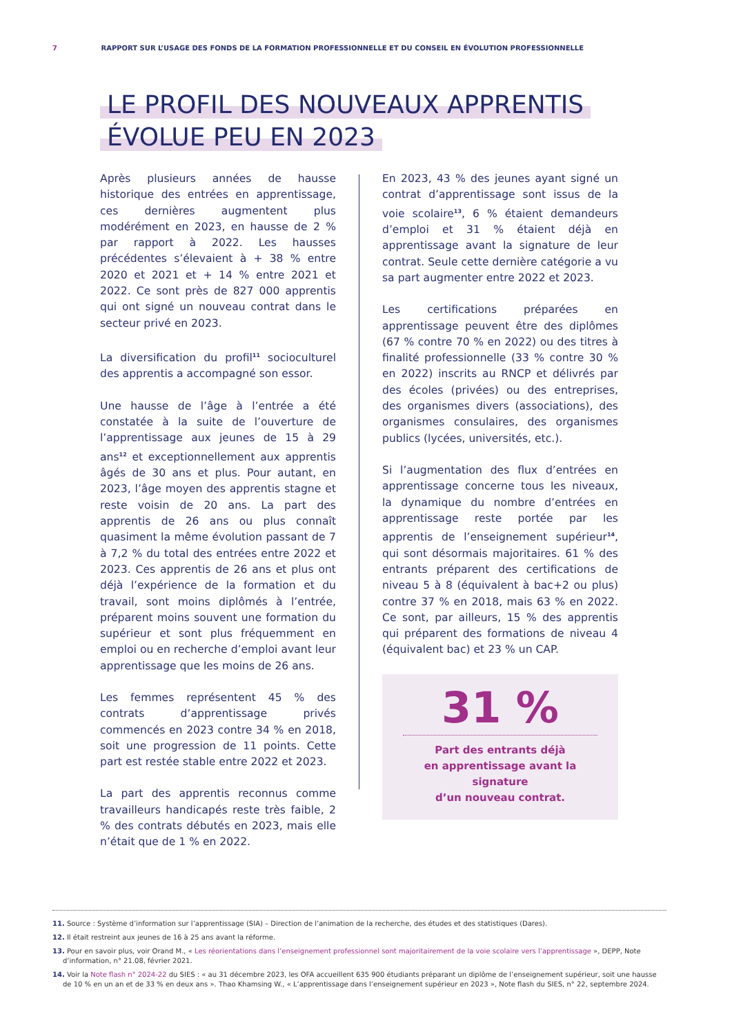7 RAPPORT SUR L’USAGE DES FONDS DE LA FORMATION PROFESSIONNELLE ET DU CONSEIL EN ÉVOLUTION PROFESSIONNELLE
LE PROFIL DES NOUVEAUX APPRENTIS
ÉVOLUE PEU EN 2023
Après plusieurs années de hausse historique des entrées en apprentissage, ces dernières augmentent plus modérément en 2023, en hausse de 2 % par rapport à 2022. Les hausses précédentes s’élevaient à + 38 % entre 2020 et 2021 et + 14 % entre 2021 et 2022. Ce sont près de 827 000 apprentis qui ont signé un nouveau contrat dans le secteur privé en 2023.
La diversification du profil<sup>11</sup> socioculturel des apprentis a accompagné son essor.
Une hausse de l’âge à l’entrée a été constatée à la suite de l’ouverture de l’apprentissage aux jeunes de 15 à 29 ans<sup>12</sup> et exceptionnellement aux apprentis âgés de 30 ans et plus. Pour autant, en 2023, l’âge moyen des apprentis stagne et reste voisin de 20 ans. La part des apprentis de 26 ans ou plus connaît quasiment la même évolution passant de 7 à 7,2 % du total des entrées entre 2022 et 2023. Ces apprentis de 26 ans et plus ont déjà l’expérience de la formation et du travail, sont moins diplômés à l’entrée, préparent moins souvent une formation du supérieur et sont plus fréquemment en emploi ou en recherche d’emploi avant leur apprentissage que les moins de 26 ans.
Les femmes représentent 45 % des contrats d’apprentissage privés commencés en 2023 contre 34 % en 2018, soit une progression de 11 points. Cette part est restée stable entre 2022 et 2023.
La part des apprentis reconnus comme travailleurs handicapés reste très faible, 2 % des contrats débutés en 2023, mais elle n’était que de 1 % en 2022.
En 2023, 43 % des jeunes ayant signé un contrat d’apprentissage sont issus de la voie scolaire<sup>13</sup>, 6 % étaient demandeurs d’emploi et 31 % étaient déjà en apprentissage avant la signature de leur contrat. Seule cette dernière catégorie a vu sa part augmenter entre 2022 et 2023.
Les certifications préparées en apprentissage peuvent être des diplômes (67 % contre 70 % en 2022) ou des titres à finalité professionnelle (33 % contre 30 % en 2022) inscrits au RNCP et délivrés par des écoles (privées) ou des entreprises, des organismes divers (associations), des organismes consulaires, des organismes publics (lycées, universités, etc.).
Si l’augmentation des flux d’entrées en apprentissage concerne tous les niveaux, la dynamique du nombre d’entrées en apprentissage reste portée par les apprentis de l’enseignement supérieur<sup>14</sup>, qui sont désormais majoritaires. 61 % des entrants préparent des certifications de niveau 5 à 8 (équivalent à bac+2 ou plus) contre 37 % en 2018, mais 63 % en 2022. Ce sont, par ailleurs, 15 % des apprentis qui préparent des formations de niveau 4 (équivalent bac) et 23 % un CAP.
31 %
Part des entrants déjà
en apprentissage avant la signature
d’un nouveau contrat.
11. Source : Système d’information sur l’apprentissage (SIA) – Direction de l’animation de la recherche, des études et des statistiques (Dares).
12. Il était restreint aux jeunes de 16 à 25 ans avant la réforme.
13. Pour en savoir plus, voir Orand M., « Les réorientations dans l’enseignement professionnel sont majoritairement de la voie scolaire vers l’apprentissage », DEPP, Note d’information, n° 21.08, février 2021.
14. Voir la Note flash n° 2024-22 du SIES : « au 31 décembre 2023, les OFA accueillent 635 900 étudiants préparant un diplôme de l’enseignement supérieur, soit une hausse de 10 % en un an et de 33 % en deux ans ». Thao Khamsing W., « L’apprentissage dans l’enseignement supérieur en 2023 », Note flash du SIES, n° 22, septembre 2024.